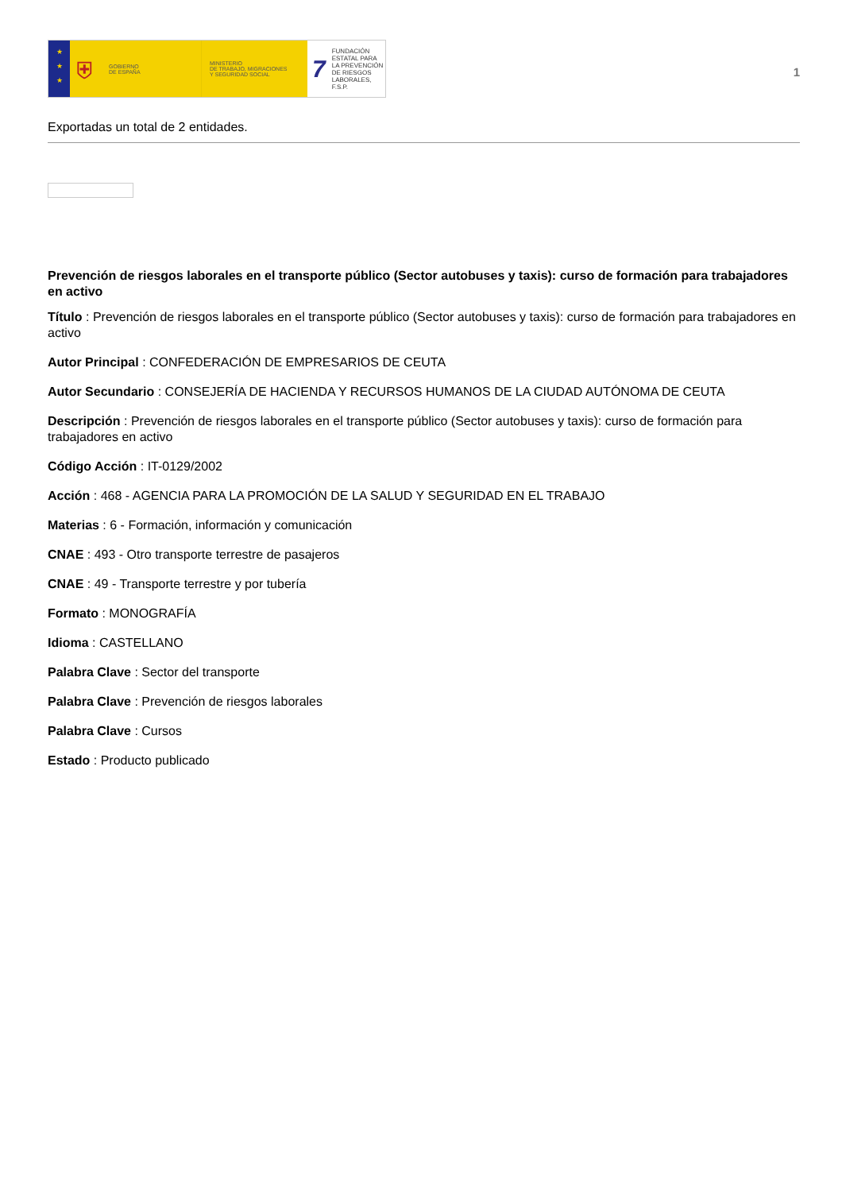★
★
★
⛨ GOBIERNO
DE ESPAÑA
MINISTERIO
DE TRABAJO, MIGRACIONES
Y SEGURIDAD SOCIAL
7 FUNDACIÓN
ESTATAL PARA
LA PREVENCIÓN
DE RIESGOS
LABORALES, F.S.P.
1
Exportadas un total de 2 entidades.
Prevención de riesgos laborales en el transporte público (Sector autobuses y taxis): curso de formación para trabajadores en activo
Título : Prevención de riesgos laborales en el transporte público (Sector autobuses y taxis): curso de formación para trabajadores en activo
Autor Principal : CONFEDERACIÓN DE EMPRESARIOS DE CEUTA
Autor Secundario : CONSEJERÍA DE HACIENDA Y RECURSOS HUMANOS DE LA CIUDAD AUTÓNOMA DE CEUTA
Descripción : Prevención de riesgos laborales en el transporte público (Sector autobuses y taxis): curso de formación para trabajadores en activo
Código Acción : IT-0129/2002
Acción : 468 - AGENCIA PARA LA PROMOCIÓN DE LA SALUD Y SEGURIDAD EN EL TRABAJO
Materias : 6 - Formación, información y comunicación
CNAE : 493 - Otro transporte terrestre de pasajeros
CNAE : 49 - Transporte terrestre y por tubería
Formato : MONOGRAFÍA
Idioma : CASTELLANO
Palabra Clave : Sector del transporte
Palabra Clave : Prevención de riesgos laborales
Palabra Clave : Cursos
Estado : Producto publicado